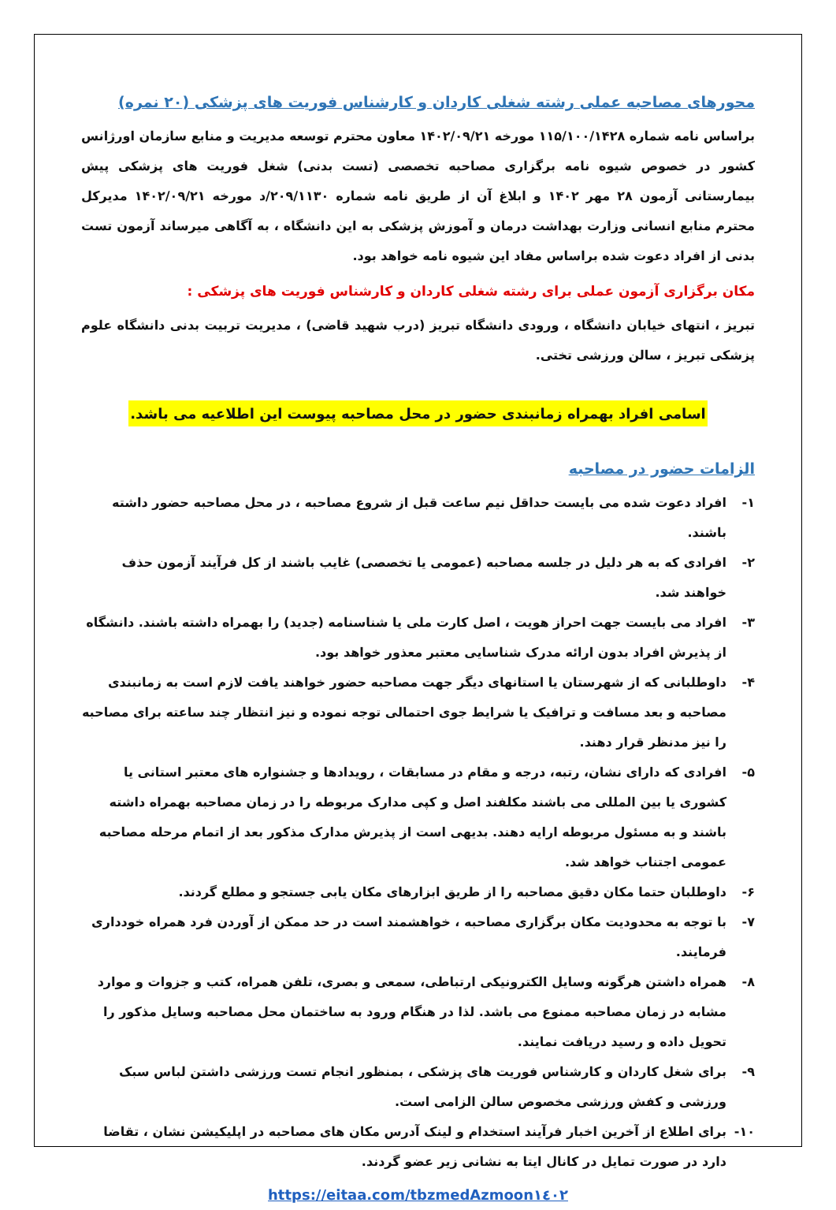محورهای مصاحبه عملی رشته شغلی کاردان و کارشناس فوریت های پزشکی (۲۰ نمره)
براساس نامه شماره ۱۱۵/۱۰۰/۱۴۲۸ مورخه ۱۴۰۲/۰۹/۲۱ معاون محترم توسعه مدیریت و منابع سازمان اورژانس کشور در خصوص شیوه نامه برگزاری مصاحبه تخصصی (تست بدنی) شغل فوریت های پزشکی پیش بیمارستانی آزمون ۲۸ مهر ۱۴۰۲ و ابلاغ آن از طریق نامه شماره ۲۰۹/۱۱۳۰/د مورخه ۱۴۰۲/۰۹/۲۱ مدیرکل محترم منابع انسانی وزارت بهداشت درمان و آموزش پزشکی به این دانشگاه ، به آگاهی میرساند آزمون تست بدنی از افراد دعوت شده براساس مفاد این شیوه نامه خواهد بود.
مکان برگزاری آزمون عملی برای رشته شغلی کاردان و کارشناس فوریت های پزشکی :
تبریز ، انتهای خیابان دانشگاه ، ورودی دانشگاه تبریز (درب شهید قاضی) ، مدیریت تربیت بدنی دانشگاه علوم پزشکی تبریز ، سالن ورزشی تختی.
اسامی افراد بهمراه زمانبندی حضور در محل مصاحبه پیوست این اطلاعیه می باشد.
الزامات حضور در مصاحبه
۱- افراد دعوت شده می بایست حداقل نیم ساعت قبل از شروع مصاحبه ، در محل مصاحبه حضور داشته باشند.
۲- افرادی که به هر دلیل در جلسه مصاحبه (عمومی یا تخصصی) غایب باشند از کل فرآیند آزمون حذف خواهند شد.
۳- افراد می بایست جهت احراز هویت ، اصل کارت ملی یا شناسنامه (جدید) را بهمراه داشته باشند. دانشگاه از پذیرش افراد بدون ارائه مدرک شناسایی معتبر معذور خواهد بود.
۴- داوطلبانی که از شهرستان یا استانهای دیگر جهت مصاحبه حضور خواهند یافت لازم است به زمانبندی مصاحبه و بعد مسافت و ترافیک یا شرایط جوی احتمالی توجه نموده و نیز انتظار چند ساعته برای مصاحبه را نیز مدنظر قرار دهند.
۵- افرادی که دارای نشان، رتبه، درجه و مقام در مسابقات ، رویدادها و جشنواره های معتبر استانی یا کشوری یا بین المللی می باشند مکلفند اصل و کپی مدارک مربوطه را در زمان مصاحبه بهمراه داشته باشند و به مسئول مربوطه ارایه دهند. بدیهی است از پذیرش مدارک مذکور بعد از اتمام مرحله مصاحبه عمومی اجتناب خواهد شد.
۶- داوطلبان حتما مکان دقیق مصاحبه را از طریق ابزارهای مکان یابی جستجو و مطلع گردند.
۷- با توجه به محدودیت مکان برگزاری مصاحبه ، خواهشمند است در حد ممکن از آوردن فرد همراه خودداری فرمایند.
۸- همراه داشتن هرگونه وسایل الکترونیکی ارتباطی، سمعی و بصری، تلفن همراه، کتب و جزوات و موارد مشابه در زمان مصاحبه ممنوع می باشد. لذا در هنگام ورود به ساختمان محل مصاحبه وسایل مذکور را تحویل داده و رسید دریافت نمایند.
۹- برای شغل کاردان و کارشناس فوریت های پزشکی ، بمنظور انجام تست ورزشی داشتن لباس سبک ورزشی و کفش ورزشی مخصوص سالن الزامی است.
۱۰- برای اطلاع از آخرین اخبار فرآیند استخدام و لینک آدرس مکان های مصاحبه در اپلیکیشن نشان ، تقاضا دارد در صورت تمایل در کانال ایتا به نشانی زیر عضو گردند.
https://eitaa.com/tbzmedAzmoon١٤٠٢